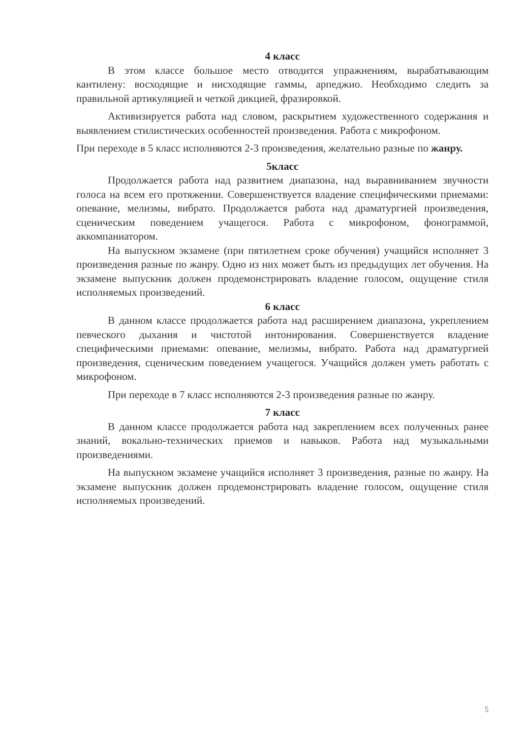4 класс
В этом классе большое место отводится упражнениям, вырабатывающим кантилену: восходящие и нисходящие гаммы, арпеджио. Необходимо следить за правильной артикуляцией и четкой дикцией, фразировкой.
Активизируется работа над словом, раскрытием художественного содержания и выявлением стилистических особенностей произведения. Работа с микрофоном.
При переходе в 5 класс исполняются 2-3 произведения, желательно разные по жанру.
5класс
Продолжается работа над развитием диапазона, над выравниванием звучности голоса на всем его протяжении. Совершенствуется владение специфическими приемами: опевание, мелизмы, вибрато. Продолжается работа над драматургией произведения, сценическим поведением учащегося. Работа с микрофоном, фонограммой, аккомпаниатором.
На выпускном экзамене (при пятилетнем сроке обучения) учащийся исполняет 3 произведения разные по жанру. Одно из них может быть из предыдущих лет обучения. На экзамене выпускник должен продемонстрировать владение голосом, ощущение стиля исполняемых произведений.
6 класс
В данном классе продолжается работа над расширением диапазона, укреплением певческого дыхания и чистотой интонирования. Совершенствуется владение специфическими приемами: опевание, мелизмы, вибрато. Работа над драматургией произведения, сценическим поведением учащегося. Учащийся должен уметь работать с микрофоном.
При переходе в 7 класс исполняются 2-3 произведения разные по жанру.
7 класс
В данном классе продолжается работа над закреплением всех полученных ранее знаний, вокально-технических приемов и навыков. Работа над музыкальными произведениями.
На выпускном экзамене учащийся исполняет 3 произведения, разные по жанру. На экзамене выпускник должен продемонстрировать владение голосом, ощущение стиля исполняемых произведений.
5